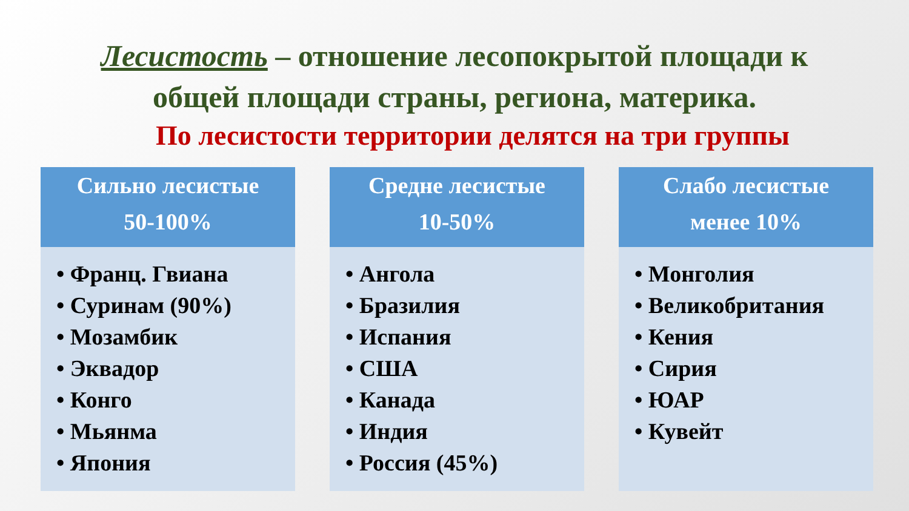Лесистость – отношение лесопокрытой площади к
общей площади страны, региона, материка.
По лесистости территории делятся на три группы
Сильно лесистые
50-100%
• Франц. Гвиана
• Суринам (90%)
• Мозамбик
• Эквадор
• Конго
• Мьянма
• Япония
Средне лесистые
10-50%
• Ангола
• Бразилия
• Испания
• США
• Канада
• Индия
• Россия (45%)
Слабо лесистые
менее 10%
• Монголия
• Великобритания
• Кения
• Сирия
• ЮАР
• Кувейт